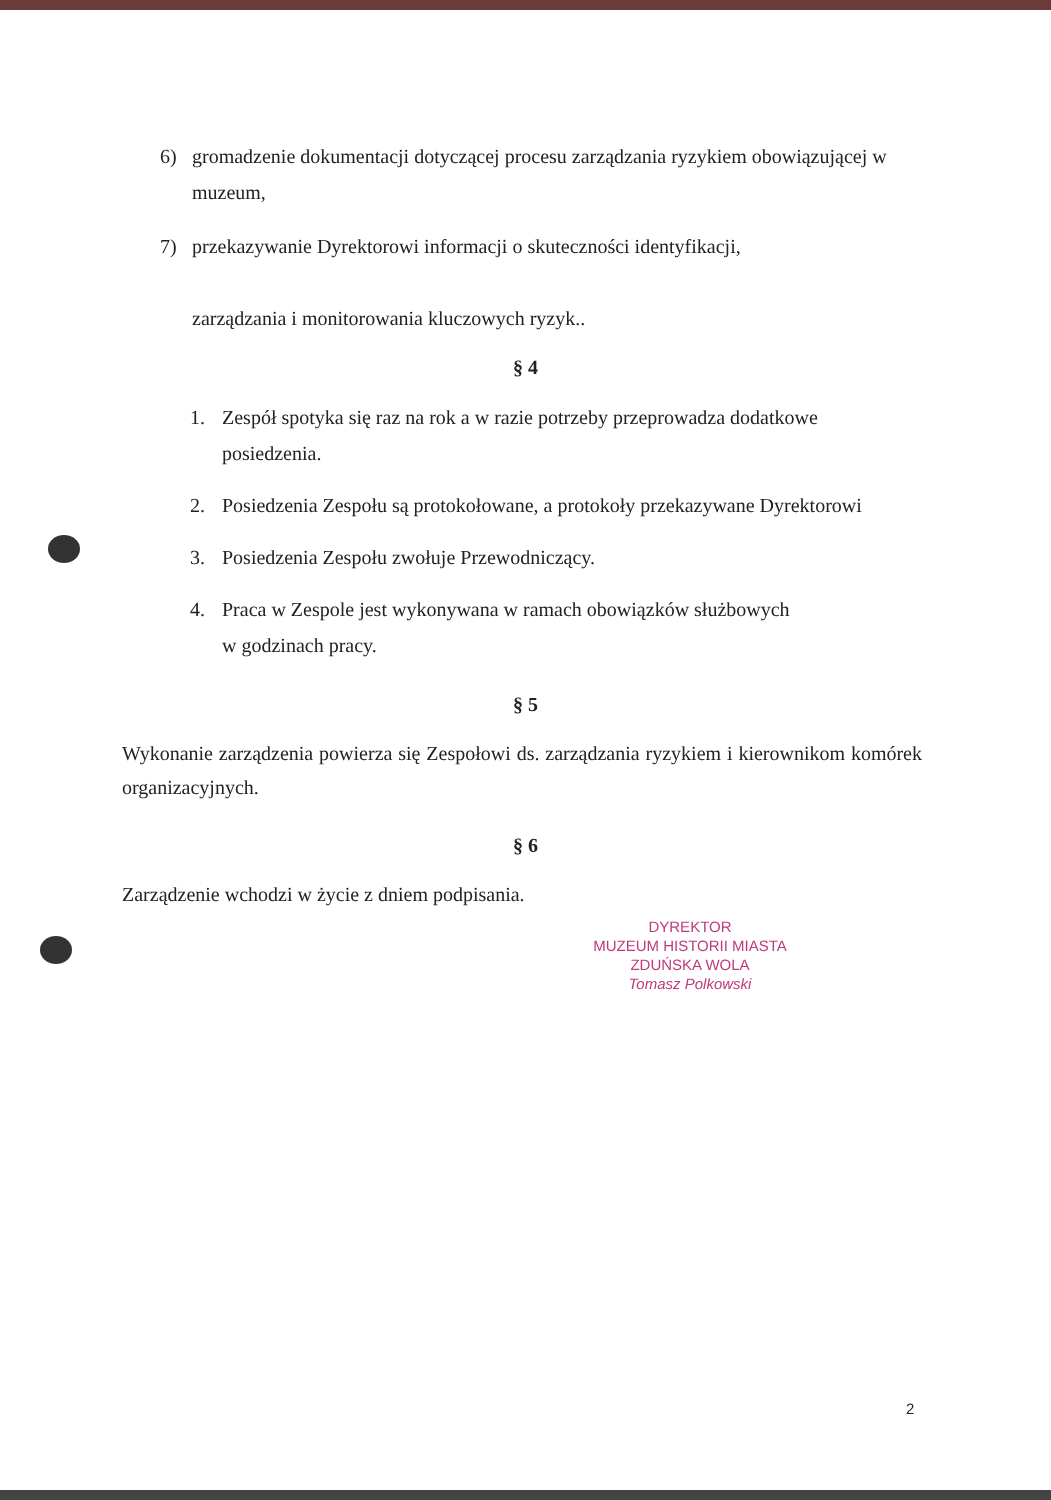6) gromadzenie dokumentacji dotyczącej procesu zarządzania ryzykiem obowiązującej w muzeum,
7) przekazywanie Dyrektorowi informacji o skuteczności identyfikacji,
zarządzania i monitorowania kluczowych ryzyk..
§ 4
1. Zespół spotyka się raz na rok a w razie potrzeby przeprowadza dodatkowe posiedzenia.
2. Posiedzenia Zespołu są protokołowane, a protokoły przekazywane Dyrektorowi
3. Posiedzenia Zespołu zwołuje Przewodniczący.
4. Praca w Zespole jest wykonywana w ramach obowiązków służbowych
w godzinach pracy.
§ 5
Wykonanie zarządzenia powierza się Zespołowi ds. zarządzania ryzykiem i kierownikom komórek organizacyjnych.
§ 6
Zarządzenie wchodzi w życie z dniem podpisania.
DYREKTOR
MUZEUM HISTORII MIASTA
ZDUŃSKA WOLA
Tomasz Polkowski
2